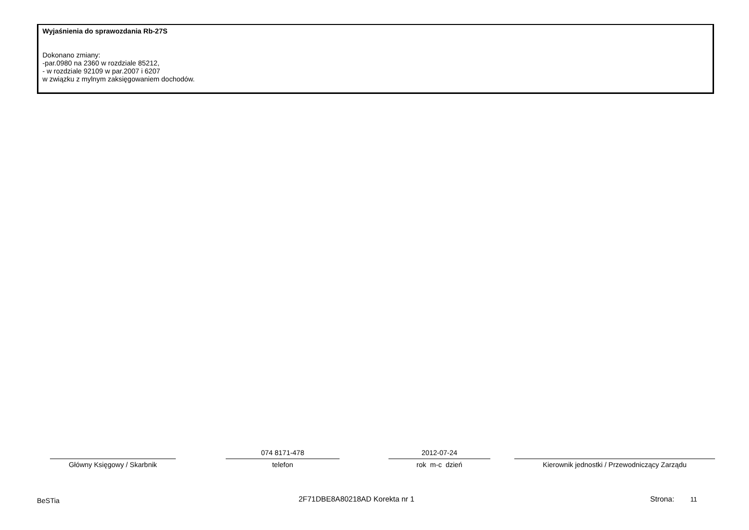Wyjaśnienia do sprawozdania Rb-27S
Dokonano zmiany:
-par.0980 na 2360 w rozdziale 85212,
- w rozdziale 92109 w par.2007 i 6207
w związku z mylnym zaksięgowaniem dochodów.
Główny Księgowy / Skarbnik
074 8171-478
telefon
2012-07-24
rok m-c dzień
Kierownik jednostki / Przewodniczący Zarządu
BeSTia 2F71DBE8A80218AD Korekta nr 1 Strona: 11